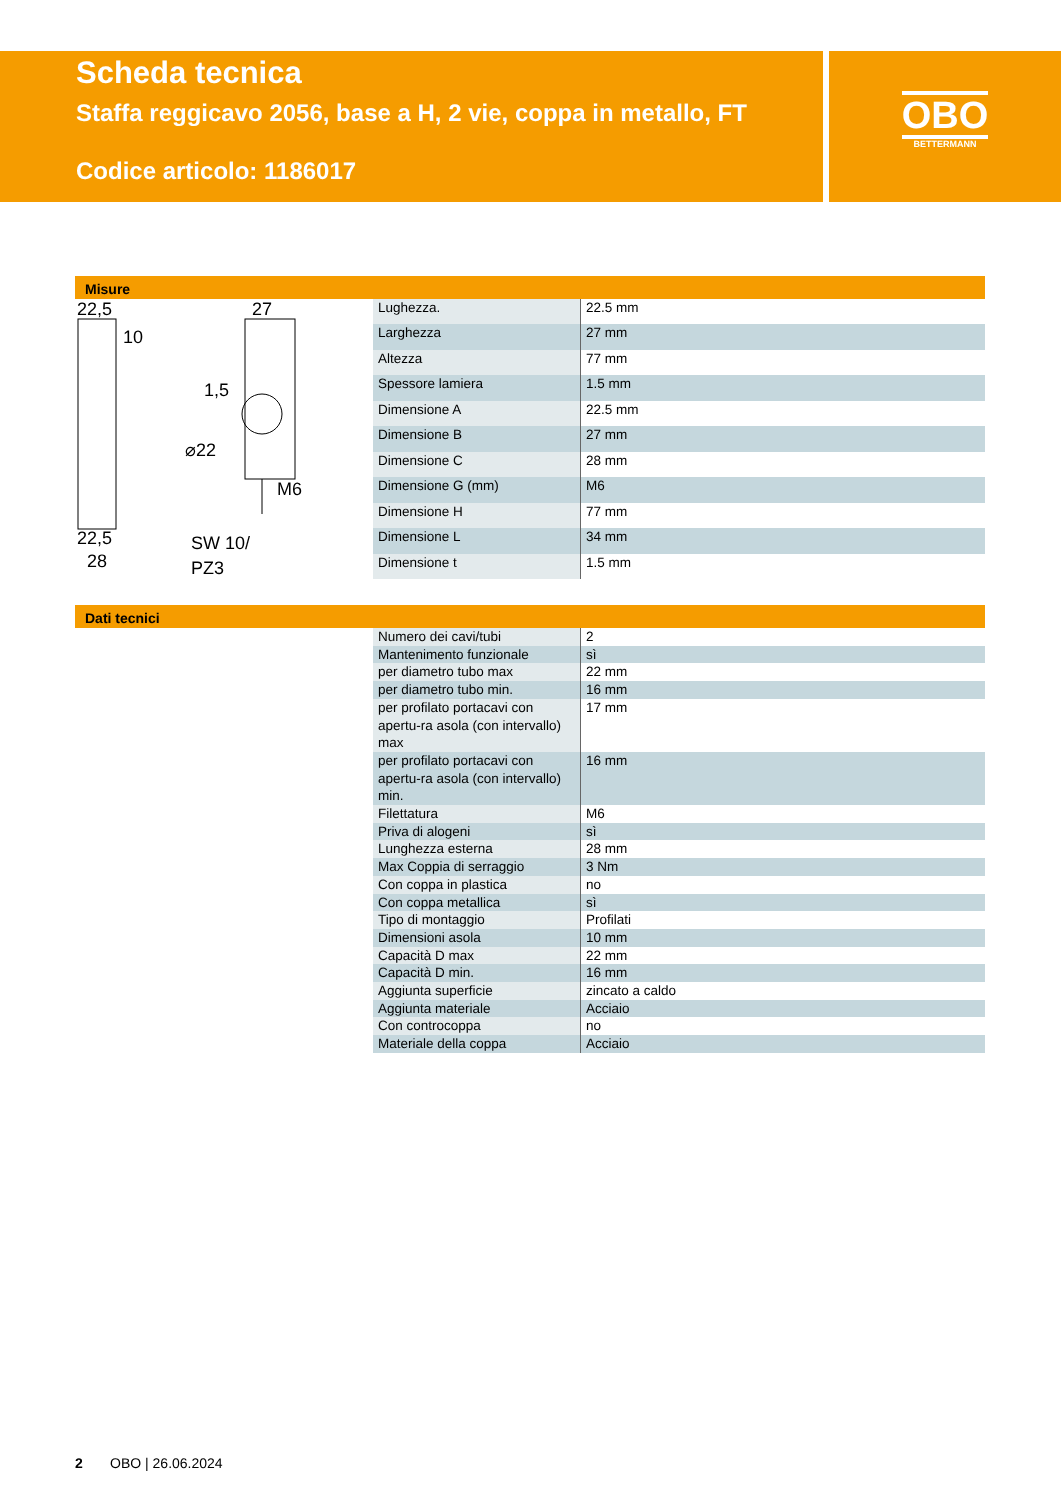Scheda tecnica
Staffa reggicavo 2056, base a H, 2 vie, coppa in metallo, FT
Codice articolo: 1186017
OBO
BETTERMANN
Misure
22,5
27
10
1,5
⌀22
M6
22,5
28
SW 10/
PZ3
| Lughezza. | 22.5 mm |
| Larghezza | 27 mm |
| Altezza | 77 mm |
| Spessore lamiera | 1.5 mm |
| Dimensione A | 22.5 mm |
| Dimensione B | 27 mm |
| Dimensione C | 28 mm |
| Dimensione G (mm) | M6 |
| Dimensione H | 77 mm |
| Dimensione L | 34 mm |
| Dimensione t | 1.5 mm |
Dati tecnici
| Numero dei cavi/tubi | 2 |
| Mantenimento funzionale | sì |
| per diametro tubo max | 22 mm |
| per diametro tubo min. | 16 mm |
| per profilato portacavi con apertu-ra asola (con intervallo) max | 17 mm |
| per profilato portacavi con apertu-ra asola (con intervallo) min. | 16 mm |
| Filettatura | M6 |
| Priva di alogeni | sì |
| Lunghezza esterna | 28 mm |
| Max Coppia di serraggio | 3 Nm |
| Con coppa in plastica | no |
| Con coppa metallica | sì |
| Tipo di montaggio | Profilati |
| Dimensioni asola | 10 mm |
| Capacità D max | 22 mm |
| Capacità D min. | 16 mm |
| Aggiunta superficie | zincato a caldo |
| Aggiunta materiale | Acciaio |
| Con controcoppa | no |
| Materiale della coppa | Acciaio |
2 OBO | 26.06.2024